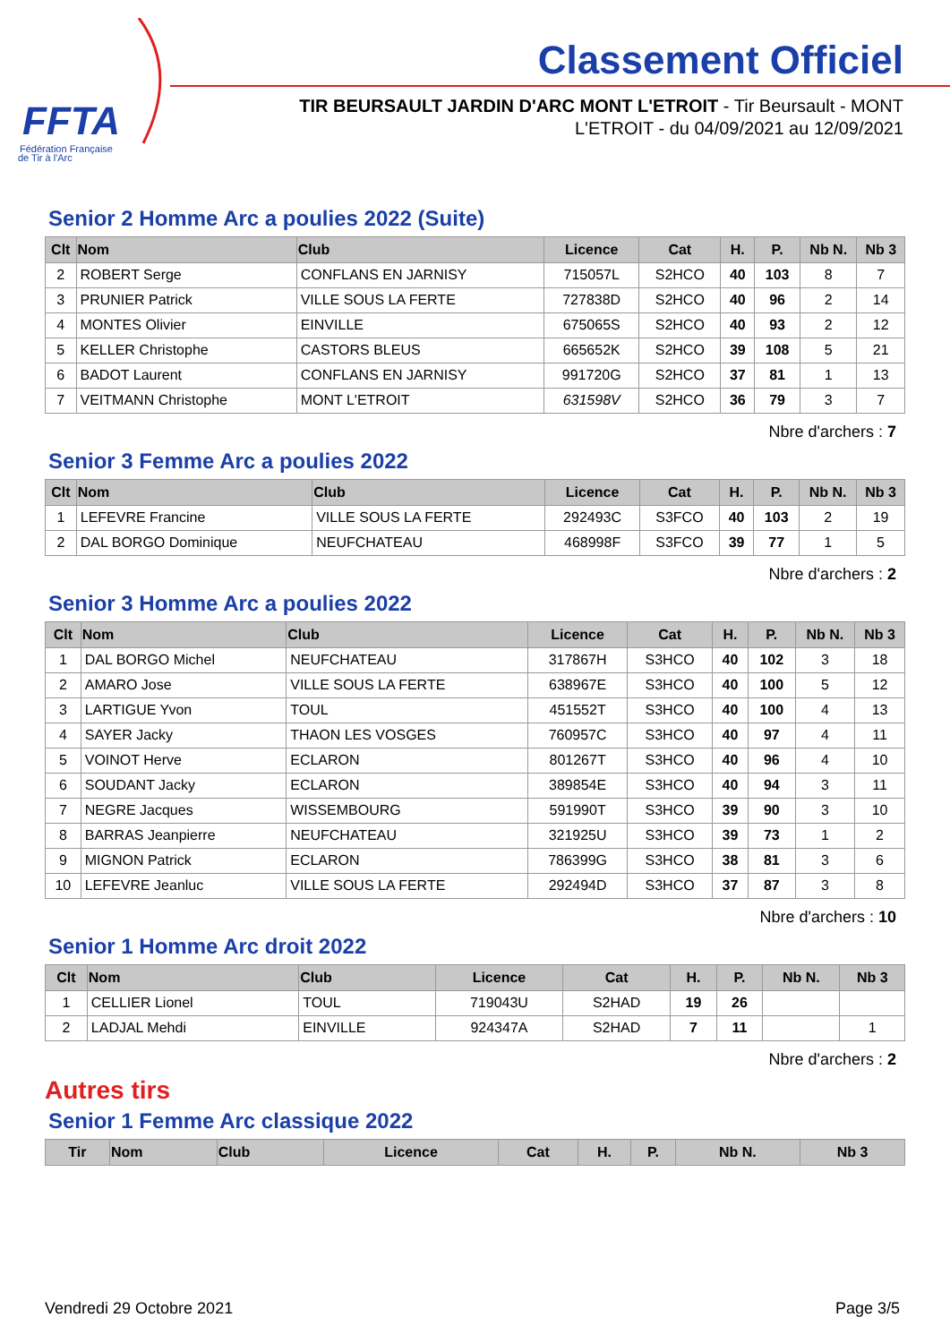FFTA
Fédération Française
de Tir à l'Arc
Classement Officiel
TIR BEURSAULT JARDIN D'ARC MONT L'ETROIT - Tir Beursault - MONT L'ETROIT - du 04/09/2021 au 12/09/2021
Senior 2 Homme Arc a poulies 2022 (Suite)
| Clt | Nom | Club | Licence | Cat | H. | P. | Nb N. | Nb 3 |
| --- | --- | --- | --- | --- | --- | --- | --- | --- |
| 2 | ROBERT Serge | CONFLANS EN JARNISY | 715057L | S2HCO | 40 | 103 | 8 | 7 |
| 3 | PRUNIER Patrick | VILLE SOUS LA FERTE | 727838D | S2HCO | 40 | 96 | 2 | 14 |
| 4 | MONTES Olivier | EINVILLE | 675065S | S2HCO | 40 | 93 | 2 | 12 |
| 5 | KELLER Christophe | CASTORS BLEUS | 665652K | S2HCO | 39 | 108 | 5 | 21 |
| 6 | BADOT Laurent | CONFLANS EN JARNISY | 991720G | S2HCO | 37 | 81 | 1 | 13 |
| 7 | VEITMANN Christophe | MONT L'ETROIT | 631598V | S2HCO | 36 | 79 | 3 | 7 |
Nbre d'archers : 7
Senior 3 Femme Arc a poulies 2022
| Clt | Nom | Club | Licence | Cat | H. | P. | Nb N. | Nb 3 |
| --- | --- | --- | --- | --- | --- | --- | --- | --- |
| 1 | LEFEVRE Francine | VILLE SOUS LA FERTE | 292493C | S3FCO | 40 | 103 | 2 | 19 |
| 2 | DAL BORGO Dominique | NEUFCHATEAU | 468998F | S3FCO | 39 | 77 | 1 | 5 |
Nbre d'archers : 2
Senior 3 Homme Arc a poulies 2022
| Clt | Nom | Club | Licence | Cat | H. | P. | Nb N. | Nb 3 |
| --- | --- | --- | --- | --- | --- | --- | --- | --- |
| 1 | DAL BORGO Michel | NEUFCHATEAU | 317867H | S3HCO | 40 | 102 | 3 | 18 |
| 2 | AMARO Jose | VILLE SOUS LA FERTE | 638967E | S3HCO | 40 | 100 | 5 | 12 |
| 3 | LARTIGUE Yvon | TOUL | 451552T | S3HCO | 40 | 100 | 4 | 13 |
| 4 | SAYER Jacky | THAON LES VOSGES | 760957C | S3HCO | 40 | 97 | 4 | 11 |
| 5 | VOINOT Herve | ECLARON | 801267T | S3HCO | 40 | 96 | 4 | 10 |
| 6 | SOUDANT Jacky | ECLARON | 389854E | S3HCO | 40 | 94 | 3 | 11 |
| 7 | NEGRE Jacques | WISSEMBOURG | 591990T | S3HCO | 39 | 90 | 3 | 10 |
| 8 | BARRAS Jeanpierre | NEUFCHATEAU | 321925U | S3HCO | 39 | 73 | 1 | 2 |
| 9 | MIGNON Patrick | ECLARON | 786399G | S3HCO | 38 | 81 | 3 | 6 |
| 10 | LEFEVRE Jeanluc | VILLE SOUS LA FERTE | 292494D | S3HCO | 37 | 87 | 3 | 8 |
Nbre d'archers : 10
Senior 1 Homme Arc droit 2022
| Clt | Nom | Club | Licence | Cat | H. | P. | Nb N. | Nb 3 |
| --- | --- | --- | --- | --- | --- | --- | --- | --- |
| 1 | CELLIER Lionel | TOUL | 719043U | S2HAD | 19 | 26 | | |
| 2 | LADJAL Mehdi | EINVILLE | 924347A | S2HAD | 7 | 11 | | 1 |
Nbre d'archers : 2
Autres tirs
Senior 1 Femme Arc classique 2022
| Tir | Nom | Club | Licence | Cat | H. | P. | Nb N. | Nb 3 |
| --- | --- | --- | --- | --- | --- | --- | --- | --- |
Vendredi 29 Octobre 2021 Page 3/5